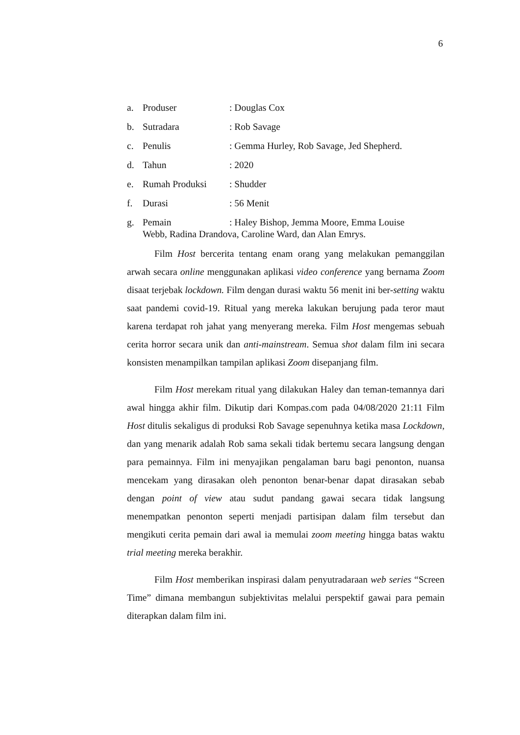6
a. Produser: Douglas Cox
b. Sutradara: Rob Savage
c. Penulis: Gemma Hurley, Rob Savage, Jed Shepherd.
d. Tahun: 2020
e. Rumah Produksi: Shudder
f. Durasi: 56 Menit
g. Pemain: Haley Bishop, Jemma Moore, Emma Louise
Webb, Radina Drandova, Caroline Ward, dan Alan Emrys.
Film Host bercerita tentang enam orang yang melakukan pemanggilan arwah secara online menggunakan aplikasi video conference yang bernama Zoom disaat terjebak lockdown. Film dengan durasi waktu 56 menit ini ber-setting waktu saat pandemi covid-19. Ritual yang mereka lakukan berujung pada teror maut karena terdapat roh jahat yang menyerang mereka. Film Host mengemas sebuah cerita horror secara unik dan anti-mainstream. Semua shot dalam film ini secara konsisten menampilkan tampilan aplikasi Zoom disepanjang film.
Film Host merekam ritual yang dilakukan Haley dan teman-temannya dari awal hingga akhir film. Dikutip dari Kompas.com pada 04/08/2020 21:11 Film Host ditulis sekaligus di produksi Rob Savage sepenuhnya ketika masa Lockdown, dan yang menarik adalah Rob sama sekali tidak bertemu secara langsung dengan para pemainnya. Film ini menyajikan pengalaman baru bagi penonton, nuansa mencekam yang dirasakan oleh penonton benar-benar dapat dirasakan sebab dengan point of view atau sudut pandang gawai secara tidak langsung menempatkan penonton seperti menjadi partisipan dalam film tersebut dan mengikuti cerita pemain dari awal ia memulai zoom meeting hingga batas waktu trial meeting mereka berakhir.
Film Host memberikan inspirasi dalam penyutradaraan web series “Screen Time” dimana membangun subjektivitas melalui perspektif gawai para pemain diterapkan dalam film ini.